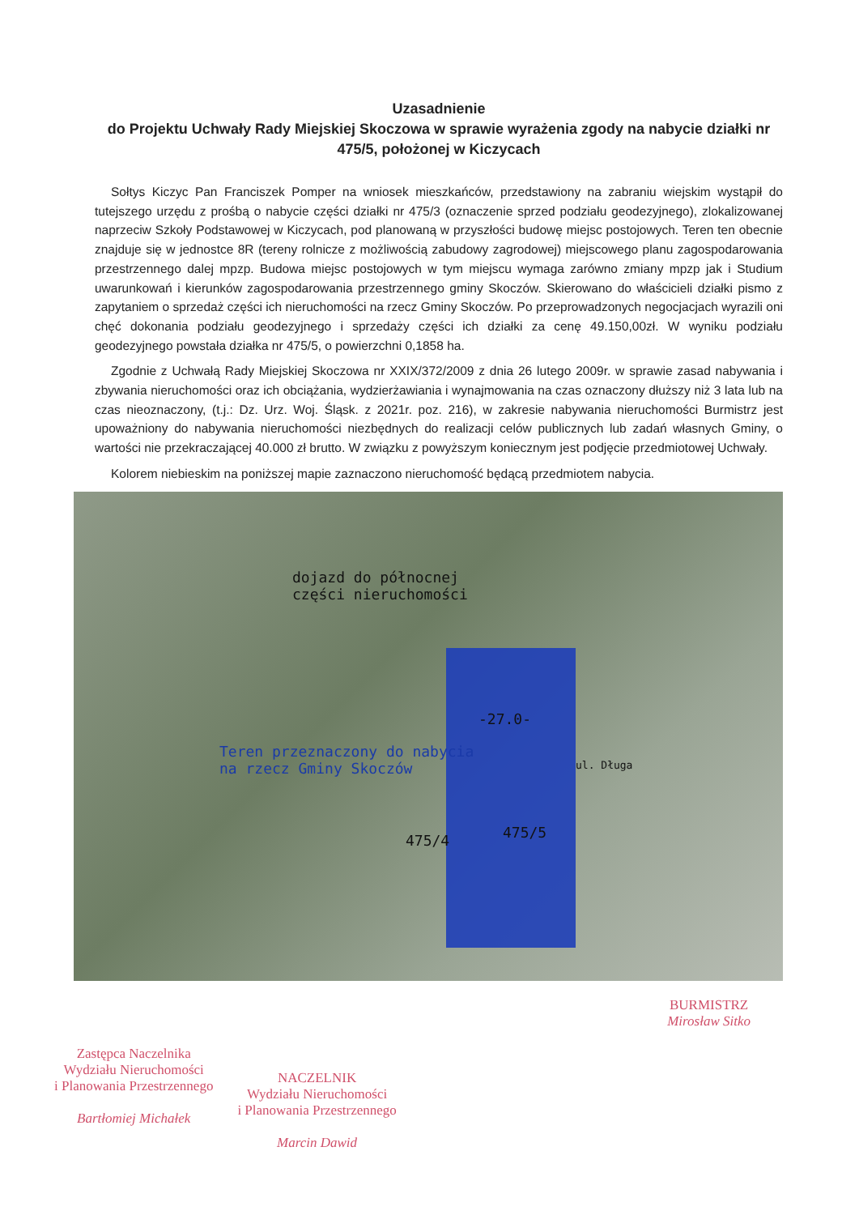Uzasadnienie
do Projektu Uchwały Rady Miejskiej Skoczowa w sprawie wyrażenia zgody na nabycie działki nr 475/5, położonej w Kiczycach
Sołtys Kiczyc Pan Franciszek Pomper na wniosek mieszkańców, przedstawiony na zabraniu wiejskim wystąpił do tutejszego urzędu z prośbą o nabycie części działki nr 475/3 (oznaczenie sprzed podziału geodezyjnego), zlokalizowanej naprzeciw Szkoły Podstawowej w Kiczycach, pod planowaną w przyszłości budowę miejsc postojowych. Teren ten obecnie znajduje się w jednostce 8R (tereny rolnicze z możliwością zabudowy zagrodowej) miejscowego planu zagospodarowania przestrzennego dalej mpzp. Budowa miejsc postojowych w tym miejscu wymaga zarówno zmiany mpzp jak i Studium uwarunkowań i kierunków zagospodarowania przestrzennego gminy Skoczów. Skierowano do właścicieli działki pismo z zapytaniem o sprzedaż części ich nieruchomości na rzecz Gminy Skoczów. Po przeprowadzonych negocjacjach wyrazili oni chęć dokonania podziału geodezyjnego i sprzedaży części ich działki za cenę 49.150,00zł. W wyniku podziału geodezyjnego powstała działka nr 475/5, o powierzchni 0,1858 ha.
Zgodnie z Uchwałą Rady Miejskiej Skoczowa nr XXIX/372/2009 z dnia 26 lutego 2009r. w sprawie zasad nabywania i zbywania nieruchomości oraz ich obciążania, wydzierżawiania i wynajmowania na czas oznaczony dłuższy niż 3 lata lub na czas nieoznaczony, (t.j.: Dz. Urz. Woj. Śląsk. z 2021r. poz. 216), w zakresie nabywania nieruchomości Burmistrz jest upoważniony do nabywania nieruchomości niezbędnych do realizacji celów publicznych lub zadań własnych Gminy, o wartości nie przekraczającej 40.000 zł brutto. W związku z powyższym koniecznym jest podjęcie przedmiotowej Uchwały.
Kolorem niebieskim na poniższej mapie zaznaczono nieruchomość będącą przedmiotem nabycia.
dojazd do północnej
części nieruchomości
-27.0-
Teren przeznaczony do nabycia
na rzecz Gminy Skoczów
ul. Długa
475/4 475/5
BURMISTRZ
Mirosław Sitko
Zastępca Naczelnika
Wydziału Nieruchomości
i Planowania Przestrzennego
Bartłomiej Michałek
NACZELNIK
Wydziału Nieruchomości
i Planowania Przestrzennego
Marcin Dawid